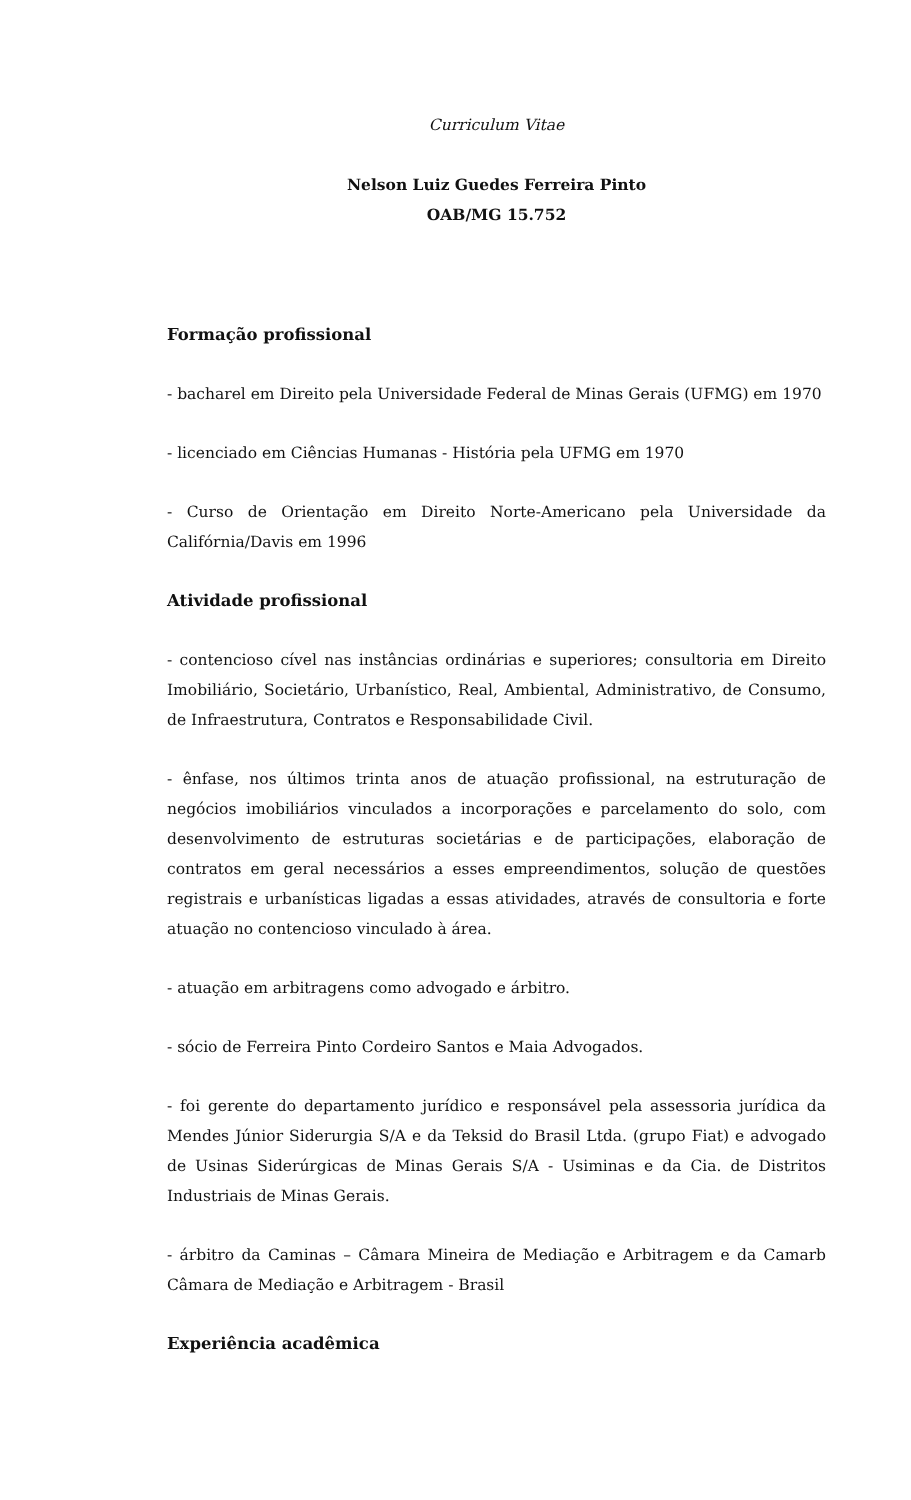Curriculum Vitae
Nelson Luiz Guedes Ferreira Pinto
OAB/MG 15.752
Formação profissional
- bacharel em Direito pela Universidade Federal de Minas Gerais (UFMG) em 1970
- licenciado em Ciências Humanas - História pela UFMG em 1970
- Curso de Orientação em Direito Norte-Americano pela Universidade da Califórnia/Davis em 1996
Atividade profissional
- contencioso cível nas instâncias ordinárias e superiores; consultoria em Direito Imobiliário, Societário, Urbanístico, Real, Ambiental, Administrativo, de Consumo, de Infraestrutura, Contratos e Responsabilidade Civil.
- ênfase, nos últimos trinta anos de atuação profissional, na estruturação de negócios imobiliários vinculados a incorporações e parcelamento do solo, com desenvolvimento de estruturas societárias e de participações, elaboração de contratos em geral necessários a esses empreendimentos, solução de questões registrais e urbanísticas ligadas a essas atividades, através de consultoria e forte atuação no contencioso vinculado à área.
- atuação em arbitragens como advogado e árbitro.
- sócio de Ferreira Pinto Cordeiro Santos e Maia Advogados.
- foi gerente do departamento jurídico e responsável pela assessoria jurídica da Mendes Júnior Siderurgia S/A e da Teksid do Brasil Ltda. (grupo Fiat) e advogado de Usinas Siderúrgicas de Minas Gerais S/A - Usiminas e da Cia. de Distritos Industriais de Minas Gerais.
- árbitro da Caminas – Câmara Mineira de Mediação e Arbitragem e da Camarb Câmara de Mediação e Arbitragem - Brasil
Experiência acadêmica